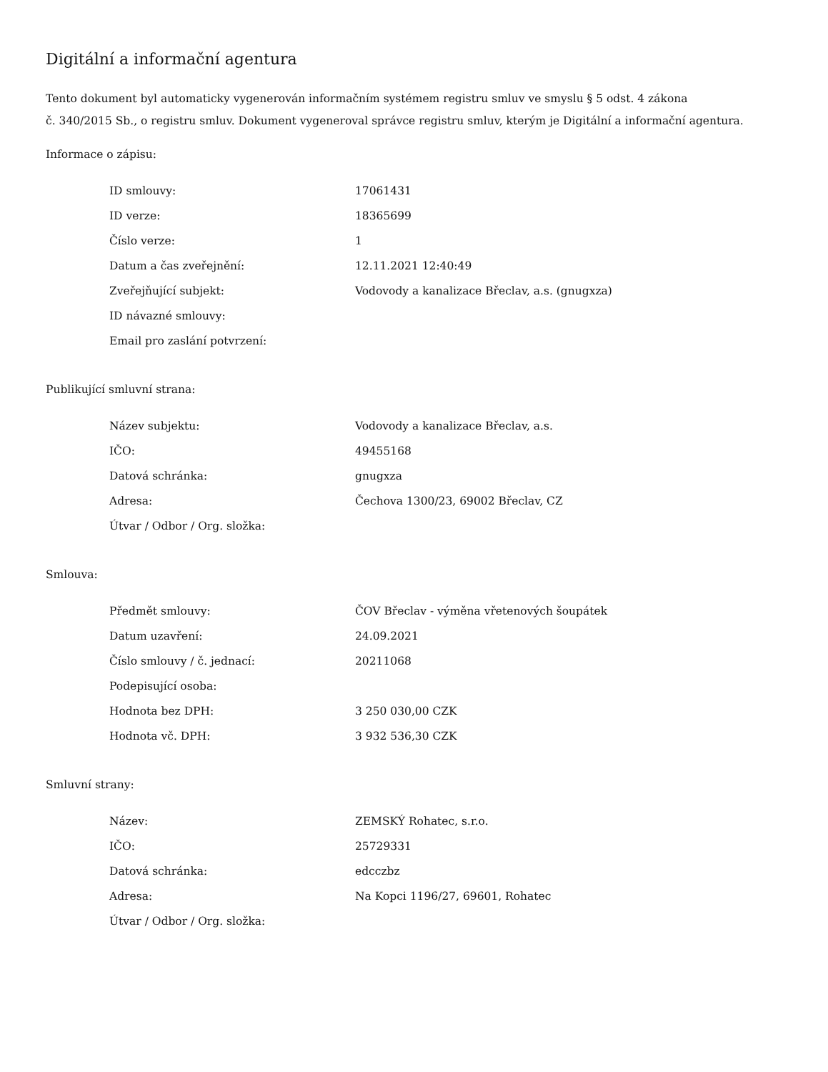Digitální a informační agentura
Tento dokument byl automaticky vygenerován informačním systémem registru smluv ve smyslu § 5 odst. 4 zákona
č. 340/2015 Sb., o registru smluv. Dokument vygeneroval správce registru smluv, kterým je Digitální a informační agentura.
Informace o zápisu:
| ID smlouvy: | 17061431 |
| ID verze: | 18365699 |
| Číslo verze: | 1 |
| Datum a čas zveřejnění: | 12.11.2021 12:40:49 |
| Zveřejňující subjekt: | Vodovody a kanalizace Břeclav, a.s. (gnugxza) |
| ID návazné smlouvy: | |
| Email pro zaslání potvrzení: | |
Publikující smluvní strana:
| Název subjektu: | Vodovody a kanalizace Břeclav, a.s. |
| IČO: | 49455168 |
| Datová schránka: | gnugxza |
| Adresa: | Čechova 1300/23, 69002 Břeclav, CZ |
| Útvar / Odbor / Org. složka: | |
Smlouva:
| Předmět smlouvy: | ČOV Břeclav - výměna vřetenových šoupátek |
| Datum uzavření: | 24.09.2021 |
| Číslo smlouvy / č. jednací: | 20211068 |
| Podepisující osoba: | |
| Hodnota bez DPH: | 3 250 030,00 CZK |
| Hodnota vč. DPH: | 3 932 536,30 CZK |
Smluvní strany:
| Název: | ZEMSKÝ Rohatec, s.r.o. |
| IČO: | 25729331 |
| Datová schránka: | edcczbz |
| Adresa: | Na Kopci 1196/27, 69601, Rohatec |
| Útvar / Odbor / Org. složka: | |